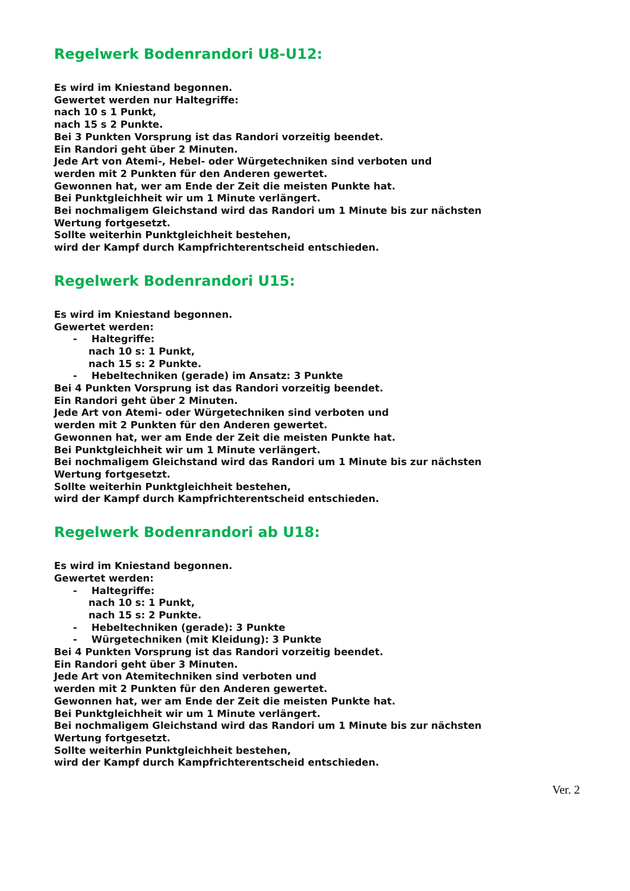Regelwerk Bodenrandori U8-U12:
Es wird im Kniestand begonnen.
Gewertet werden nur Haltegriffe:
nach 10 s 1 Punkt,
nach 15 s 2 Punkte.
Bei 3 Punkten Vorsprung ist das Randori vorzeitig beendet.
Ein Randori geht über 2 Minuten.
Jede Art von Atemi-, Hebel- oder Würgetechniken sind verboten und
werden mit 2 Punkten für den Anderen gewertet.
Gewonnen hat, wer am Ende der Zeit die meisten Punkte hat.
Bei Punktgleichheit wir um 1 Minute verlängert.
Bei nochmaligem Gleichstand wird das Randori um 1 Minute bis zur nächsten
Wertung fortgesetzt.
Sollte weiterhin Punktgleichheit bestehen,
wird der Kampf durch Kampfrichterentscheid entschieden.
Regelwerk Bodenrandori U15:
Es wird im Kniestand begonnen.
Gewertet werden:
- Haltegriffe:
nach 10 s: 1 Punkt,
nach 15 s: 2 Punkte.
- Hebeltechniken (gerade) im Ansatz: 3 Punkte
Bei 4 Punkten Vorsprung ist das Randori vorzeitig beendet.
Ein Randori geht über 2 Minuten.
Jede Art von Atemi- oder Würgetechniken sind verboten und
werden mit 2 Punkten für den Anderen gewertet.
Gewonnen hat, wer am Ende der Zeit die meisten Punkte hat.
Bei Punktgleichheit wir um 1 Minute verlängert.
Bei nochmaligem Gleichstand wird das Randori um 1 Minute bis zur nächsten
Wertung fortgesetzt.
Sollte weiterhin Punktgleichheit bestehen,
wird der Kampf durch Kampfrichterentscheid entschieden.
Regelwerk Bodenrandori ab U18:
Es wird im Kniestand begonnen.
Gewertet werden:
- Haltegriffe:
nach 10 s: 1 Punkt,
nach 15 s: 2 Punkte.
- Hebeltechniken (gerade): 3 Punkte
- Würgetechniken (mit Kleidung): 3 Punkte
Bei 4 Punkten Vorsprung ist das Randori vorzeitig beendet.
Ein Randori geht über 3 Minuten.
Jede Art von Atemitechniken sind verboten und
werden mit 2 Punkten für den Anderen gewertet.
Gewonnen hat, wer am Ende der Zeit die meisten Punkte hat.
Bei Punktgleichheit wir um 1 Minute verlängert.
Bei nochmaligem Gleichstand wird das Randori um 1 Minute bis zur nächsten
Wertung fortgesetzt.
Sollte weiterhin Punktgleichheit bestehen,
wird der Kampf durch Kampfrichterentscheid entschieden.
Ver. 2